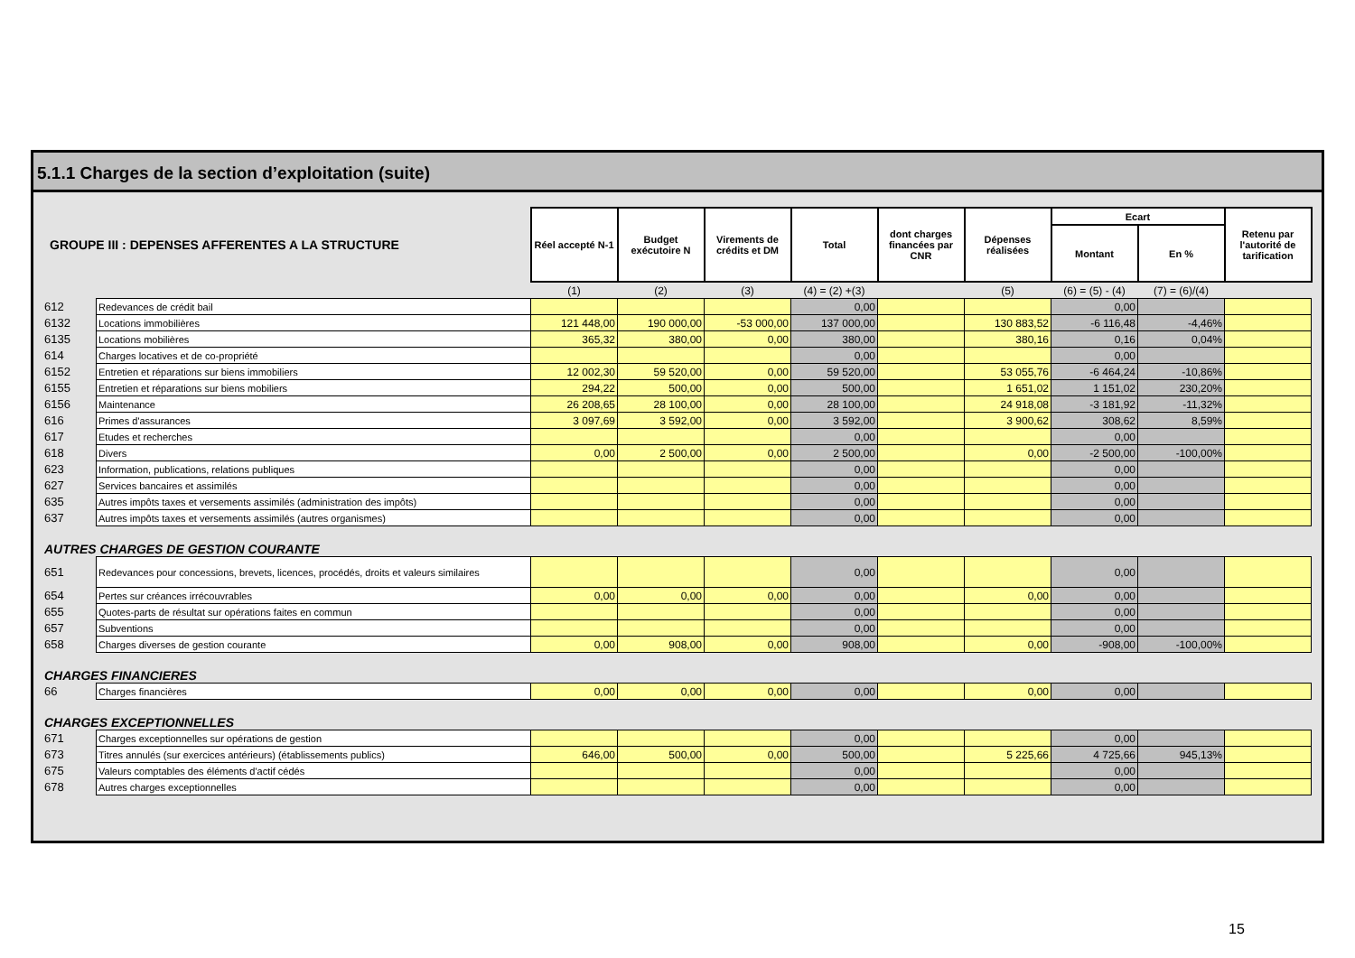5.1.1 Charges de la section d’exploitation (suite)
| GROUPE III : DEPENSES AFFERENTES A LA STRUCTURE | | Réel accepté N-1 | Budget exécutoire N | Virements de crédits et DM | Total | dont charges financées par CNR | Dépenses réalisées | Ecart | | Retenu par l'autorité de tarification |
| | | | | | | | | Montant | En % | |
| | | (1) | (2) | (3) | (4) = (2) +(3) | | (5) | (6) = (5) - (4) | (7) = (6)/(4) | |
| 612 | Redevances de crédit bail | | | | 0,00 | | | 0,00 | | |
| 6132 | Locations immobilières | 121 448,00 | 190 000,00 | -53 000,00 | 137 000,00 | | 130 883,52 | -6 116,48 | -4,46% | |
| 6135 | Locations mobilières | 365,32 | 380,00 | 0,00 | 380,00 | | 380,16 | 0,16 | 0,04% | |
| 614 | Charges locatives et de co-propriété | | | | 0,00 | | | 0,00 | | |
| 6152 | Entretien et réparations sur biens immobiliers | 12 002,30 | 59 520,00 | 0,00 | 59 520,00 | | 53 055,76 | -6 464,24 | -10,86% | |
| 6155 | Entretien et réparations sur biens mobiliers | 294,22 | 500,00 | 0,00 | 500,00 | | 1 651,02 | 1 151,02 | 230,20% | |
| 6156 | Maintenance | 26 208,65 | 28 100,00 | 0,00 | 28 100,00 | | 24 918,08 | -3 181,92 | -11,32% | |
| 616 | Primes d'assurances | 3 097,69 | 3 592,00 | 0,00 | 3 592,00 | | 3 900,62 | 308,62 | 8,59% | |
| 617 | Etudes et recherches | | | | 0,00 | | | 0,00 | | |
| 618 | Divers | 0,00 | 2 500,00 | 0,00 | 2 500,00 | | 0,00 | -2 500,00 | -100,00% | |
| 623 | Information, publications, relations publiques | | | | 0,00 | | | 0,00 | | |
| 627 | Services bancaires et assimilés | | | | 0,00 | | | 0,00 | | |
| 635 | Autres impôts taxes et versements assimilés (administration des impôts) | | | | 0,00 | | | 0,00 | | |
| 637 | Autres impôts taxes et versements assimilés (autres organismes) | | | | 0,00 | | | 0,00 | | |
| AUTRES CHARGES DE GESTION COURANTE | | | | | | | | | | |
| 651 | Redevances pour concessions, brevets, licences, procédés, droits et valeurs similaires | | | | 0,00 | | | 0,00 | | |
| 654 | Pertes sur créances irrécouvrables | 0,00 | 0,00 | 0,00 | 0,00 | | 0,00 | 0,00 | | |
| 655 | Quotes-parts de résultat sur opérations faites en commun | | | | 0,00 | | | 0,00 | | |
| 657 | Subventions | | | | 0,00 | | | 0,00 | | |
| 658 | Charges diverses de gestion courante | 0,00 | 908,00 | 0,00 | 908,00 | | 0,00 | -908,00 | -100,00% | |
| CHARGES FINANCIERES | | | | | | | | | | |
| 66 | Charges financières | 0,00 | 0,00 | 0,00 | 0,00 | | 0,00 | 0,00 | | |
| CHARGES EXCEPTIONNELLES | | | | | | | | | | |
| 671 | Charges exceptionnelles sur opérations de gestion | | | | 0,00 | | | 0,00 | | |
| 673 | Titres annulés (sur exercices antérieurs) (établissements publics) | 646,00 | 500,00 | 0,00 | 500,00 | | 5 225,66 | 4 725,66 | 945,13% | |
| 675 | Valeurs comptables des éléments d'actif cédés | | | | 0,00 | | | 0,00 | | |
| 678 | Autres charges exceptionnelles | | | | 0,00 | | | 0,00 | | |
15